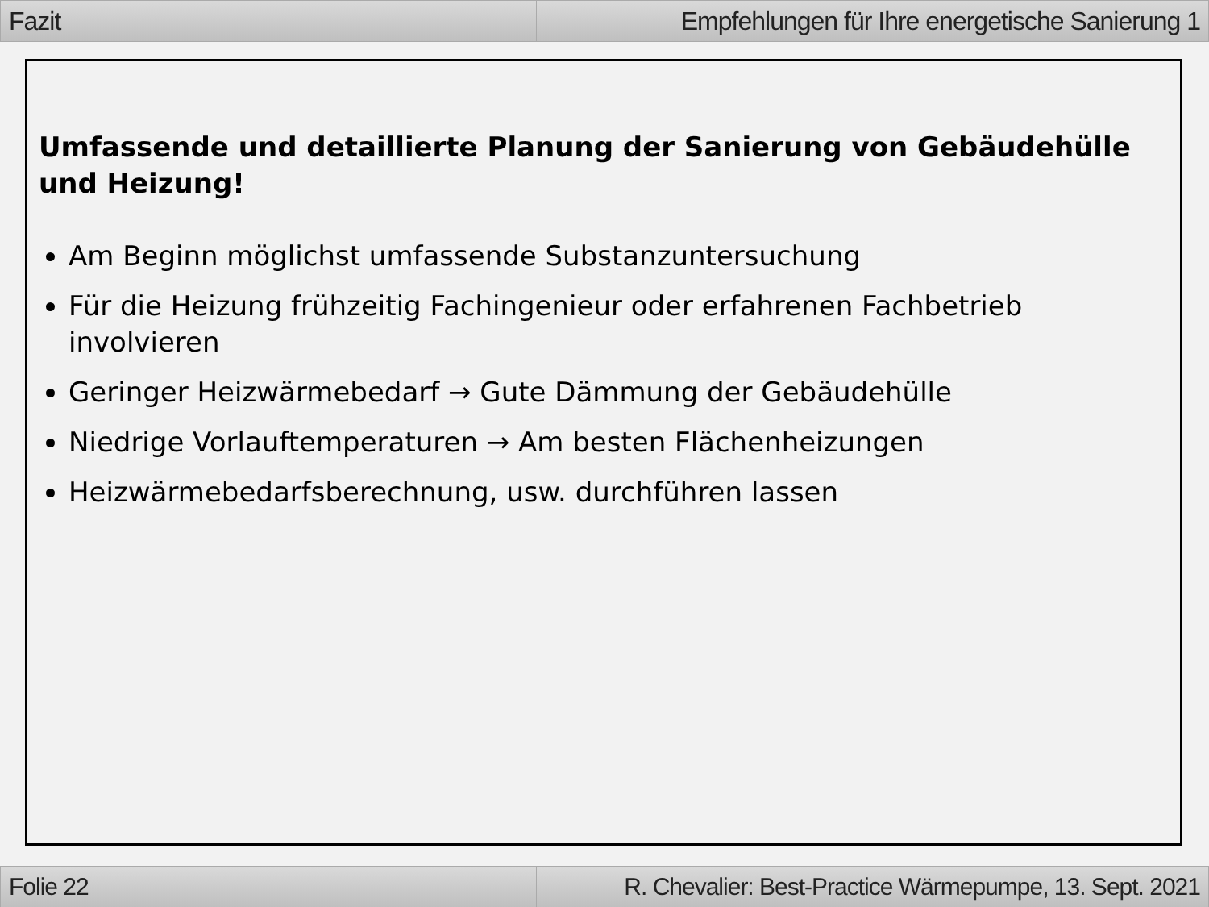Fazit Empfehlungen für Ihre energetische Sanierung 1
Umfassende und detaillierte Planung der Sanierung von Gebäudehülle und Heizung!
Am Beginn möglichst umfassende Substanzuntersuchung
Für die Heizung frühzeitig Fachingenieur oder erfahrenen Fachbetrieb involvieren
Geringer Heizwärmebedarf → Gute Dämmung der Gebäudehülle
Niedrige Vorlauftemperaturen → Am besten Flächenheizungen
Heizwärmebedarfsberechnung, usw. durchführen lassen
Folie 22 R. Chevalier: Best-Practice Wärmepumpe, 13. Sept. 2021